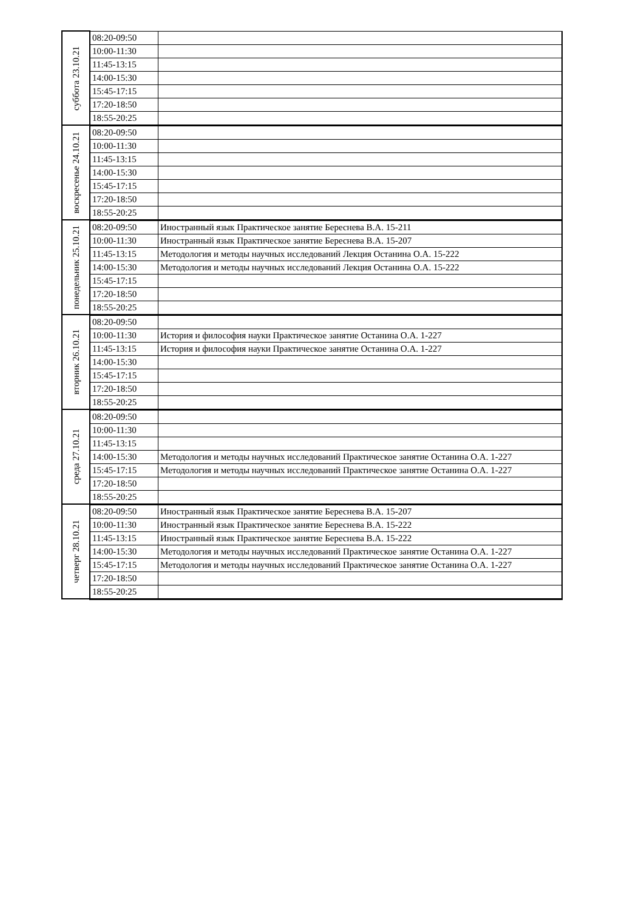| суббота 23.10.21 | 08:20-09:50 | |
| | 10:00-11:30 | |
| | 11:45-13:15 | |
| | 14:00-15:30 | |
| | 15:45-17:15 | |
| | 17:20-18:50 | |
| | 18:55-20:25 | |
| воскресенье 24.10.21 | 08:20-09:50 | |
| | 10:00-11:30 | |
| | 11:45-13:15 | |
| | 14:00-15:30 | |
| | 15:45-17:15 | |
| | 17:20-18:50 | |
| | 18:55-20:25 | |
| понедельник 25.10.21 | 08:20-09:50 | Иностранный язык Практическое занятие Береснева В.А. 15-211 |
| | 10:00-11:30 | Иностранный язык Практическое занятие Береснева В.А. 15-207 |
| | 11:45-13:15 | Методология и методы научных исследований Лекция Останина О.А. 15-222 |
| | 14:00-15:30 | Методология и методы научных исследований Лекция Останина О.А. 15-222 |
| | 15:45-17:15 | |
| | 17:20-18:50 | |
| | 18:55-20:25 | |
| вторник 26.10.21 | 08:20-09:50 | |
| | 10:00-11:30 | История и философия науки Практическое занятие Останина О.А. 1-227 |
| | 11:45-13:15 | История и философия науки Практическое занятие Останина О.А. 1-227 |
| | 14:00-15:30 | |
| | 15:45-17:15 | |
| | 17:20-18:50 | |
| | 18:55-20:25 | |
| среда 27.10.21 | 08:20-09:50 | |
| | 10:00-11:30 | |
| | 11:45-13:15 | |
| | 14:00-15:30 | Методология и методы научных исследований Практическое занятие Останина О.А. 1-227 |
| | 15:45-17:15 | Методология и методы научных исследований Практическое занятие Останина О.А. 1-227 |
| | 17:20-18:50 | |
| | 18:55-20:25 | |
| четверг 28.10.21 | 08:20-09:50 | Иностранный язык Практическое занятие Береснева В.А. 15-207 |
| | 10:00-11:30 | Иностранный язык Практическое занятие Береснева В.А. 15-222 |
| | 11:45-13:15 | Иностранный язык Практическое занятие Береснева В.А. 15-222 |
| | 14:00-15:30 | Методология и методы научных исследований Практическое занятие Останина О.А. 1-227 |
| | 15:45-17:15 | Методология и методы научных исследований Практическое занятие Останина О.А. 1-227 |
| | 17:20-18:50 | |
| | 18:55-20:25 | |